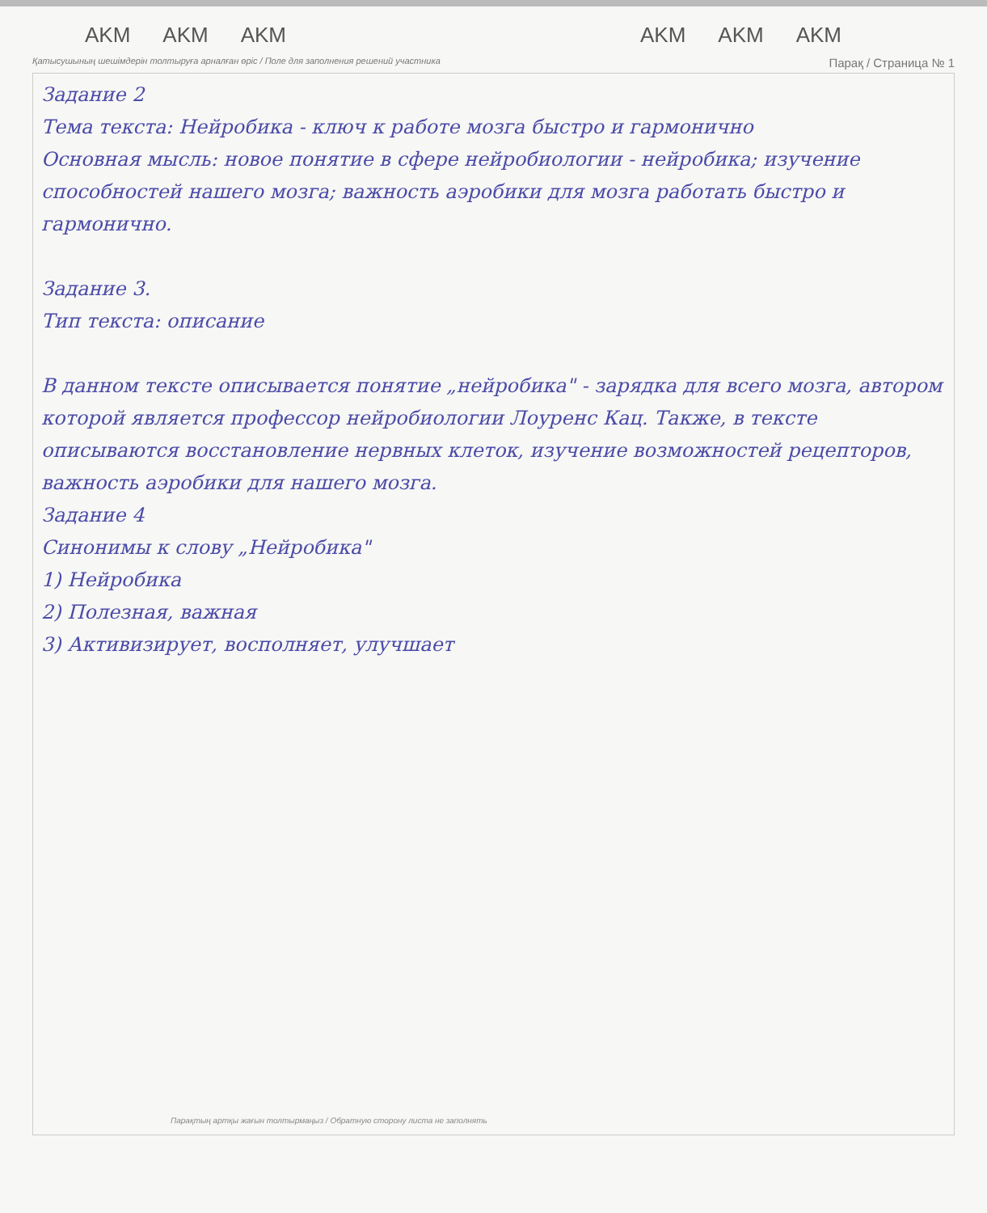AKM AKM AKM AKM AKM AKM
Қатысушының шешімдерін толтыруға арналған өріс / Поле для заполнения решений участника Парақ / Страница № 1
Задание 2
Тема текста: Нейробика - ключ к работе мозга быстро и гармонично
Основная мысль: новое понятие в сфере нейробиологии - нейробика; изучение способностей нашего мозга; важность аэробики для мозга работать быстро и гармонично.
Задание 3.
Тип текста: описание
В данном тексте описывается понятие „нейробика" - зарядка для всего мозга, автором которой является профессор нейробиологии Лоуренс Кац. Также, в тексте описываются восстановление нервных клеток, изучение возможностей рецепторов, важность аэробики для нашего мозга.
Задание 4
Синонимы к слову „Нейробика"
1) Нейробика
2) Полезная, важная
3) Активизирует, восполняет, улучшает
Парақтың артқы жағын толтырмаңыз / Обратную сторону листа не заполнять